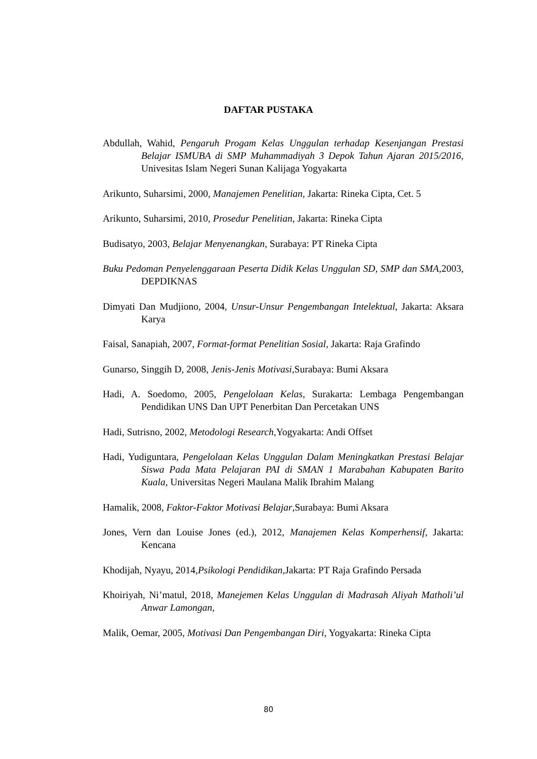DAFTAR PUSTAKA
Abdullah, Wahid, Pengaruh Progam Kelas Unggulan terhadap Kesenjangan Prestasi Belajar ISMUBA di SMP Muhammadiyah 3 Depok Tahun Ajaran 2015/2016, Univesitas Islam Negeri Sunan Kalijaga Yogyakarta
Arikunto, Suharsimi, 2000, Manajemen Penelitian, Jakarta: Rineka Cipta, Cet. 5
Arikunto, Suharsimi, 2010, Prosedur Penelitian, Jakarta: Rineka Cipta
Budisatyo, 2003, Belajar Menyenangkan, Surabaya: PT Rineka Cipta
Buku Pedoman Penyelenggaraan Peserta Didik Kelas Unggulan SD, SMP dan SMA,2003, DEPDIKNAS
Dimyati Dan Mudjiono, 2004, Unsur-Unsur Pengembangan Intelektual, Jakarta: Aksara Karya
Faisal, Sanapiah, 2007, Format-format Penelitian Sosial, Jakarta: Raja Grafindo
Gunarso, Singgih D, 2008, Jenis-Jenis Motivasi,Surabaya: Bumi Aksara
Hadi, A. Soedomo, 2005, Pengelolaan Kelas, Surakarta: Lembaga Pengembangan Pendidikan UNS Dan UPT Penerbitan Dan Percetakan UNS
Hadi, Sutrisno, 2002, Metodologi Research,Yogyakarta: Andi Offset
Hadi, Yudiguntara, Pengelolaan Kelas Unggulan Dalam Meningkatkan Prestasi Belajar Siswa Pada Mata Pelajaran PAI di SMAN 1 Marabahan Kabupaten Barito Kuala, Universitas Negeri Maulana Malik Ibrahim Malang
Hamalik, 2008, Faktor-Faktor Motivasi Belajar,Surabaya: Bumi Aksara
Jones, Vern dan Louise Jones (ed.), 2012, Manajemen Kelas Komperhensif, Jakarta: Kencana
Khodijah, Nyayu, 2014,Psikologi Pendidikan, Jakarta: PT Raja Grafindo Persada
Khoiriyah, Ni’matul, 2018, Manejemen Kelas Unggulan di Madrasah Aliyah Matholi’ul Anwar Lamongan,
Malik, Oemar, 2005, Motivasi Dan Pengembangan Diri, Yogyakarta: Rineka Cipta
80